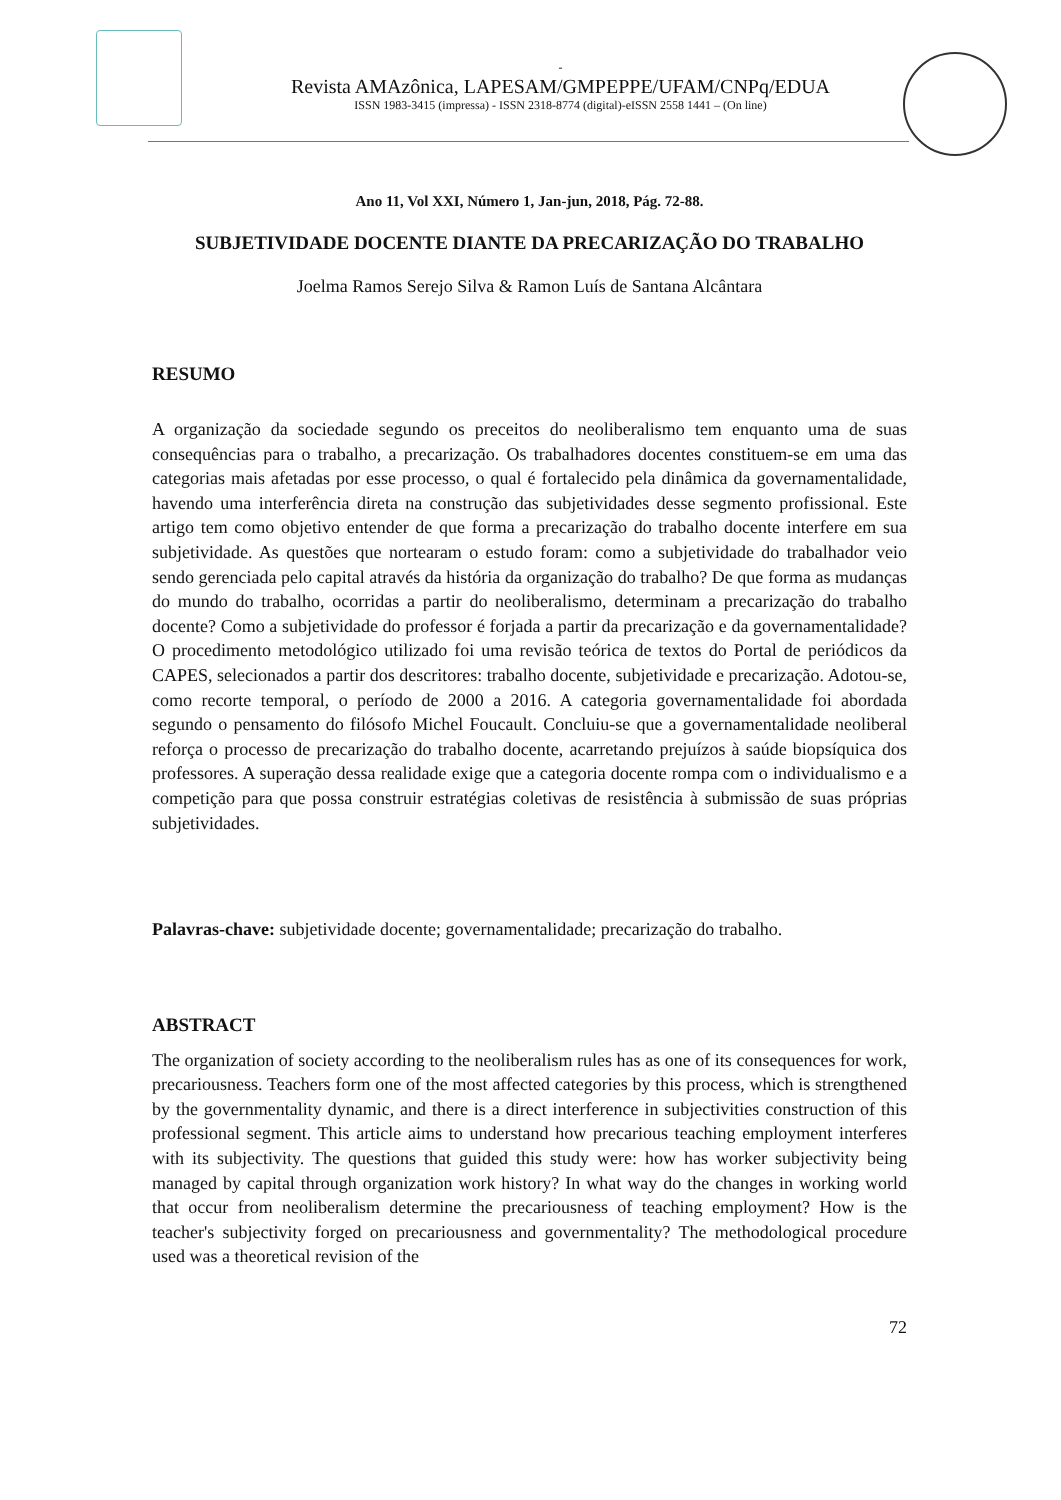-
Revista AMAzônica, LAPESAM/GMPEPPE/UFAM/CNPq/EDUA
ISSN 1983-3415 (impressa) - ISSN 2318-8774 (digital)-eISSN 2558 1441 – (On line)
Ano 11, Vol XXI, Número 1, Jan-jun, 2018, Pág. 72-88.
SUBJETIVIDADE DOCENTE DIANTE DA PRECARIZAÇÃO DO TRABALHO
Joelma Ramos Serejo Silva & Ramon Luís de Santana Alcântara
RESUMO
A organização da sociedade segundo os preceitos do neoliberalismo tem enquanto uma de suas consequências para o trabalho, a precarização. Os trabalhadores docentes constituem-se em uma das categorias mais afetadas por esse processo, o qual é fortalecido pela dinâmica da governamentalidade, havendo uma interferência direta na construção das subjetividades desse segmento profissional. Este artigo tem como objetivo entender de que forma a precarização do trabalho docente interfere em sua subjetividade. As questões que nortearam o estudo foram: como a subjetividade do trabalhador veio sendo gerenciada pelo capital através da história da organização do trabalho? De que forma as mudanças do mundo do trabalho, ocorridas a partir do neoliberalismo, determinam a precarização do trabalho docente? Como a subjetividade do professor é forjada a partir da precarização e da governamentalidade? O procedimento metodológico utilizado foi uma revisão teórica de textos do Portal de periódicos da CAPES, selecionados a partir dos descritores: trabalho docente, subjetividade e precarização. Adotou-se, como recorte temporal, o período de 2000 a 2016. A categoria governamentalidade foi abordada segundo o pensamento do filósofo Michel Foucault. Concluiu-se que a governamentalidade neoliberal reforça o processo de precarização do trabalho docente, acarretando prejuízos à saúde biopsíquica dos professores. A superação dessa realidade exige que a categoria docente rompa com o individualismo e a competição para que possa construir estratégias coletivas de resistência à submissão de suas próprias subjetividades.
Palavras-chave: subjetividade docente; governamentalidade; precarização do trabalho.
ABSTRACT
The organization of society according to the neoliberalism rules has as one of its consequences for work, precariousness. Teachers form one of the most affected categories by this process, which is strengthened by the governmentality dynamic, and there is a direct interference in subjectivities construction of this professional segment. This article aims to understand how precarious teaching employment interferes with its subjectivity. The questions that guided this study were: how has worker subjectivity being managed by capital through organization work history? In what way do the changes in working world that occur from neoliberalism determine the precariousness of teaching employment? How is the teacher's subjectivity forged on precariousness and governmentality? The methodological procedure used was a theoretical revision of the
72